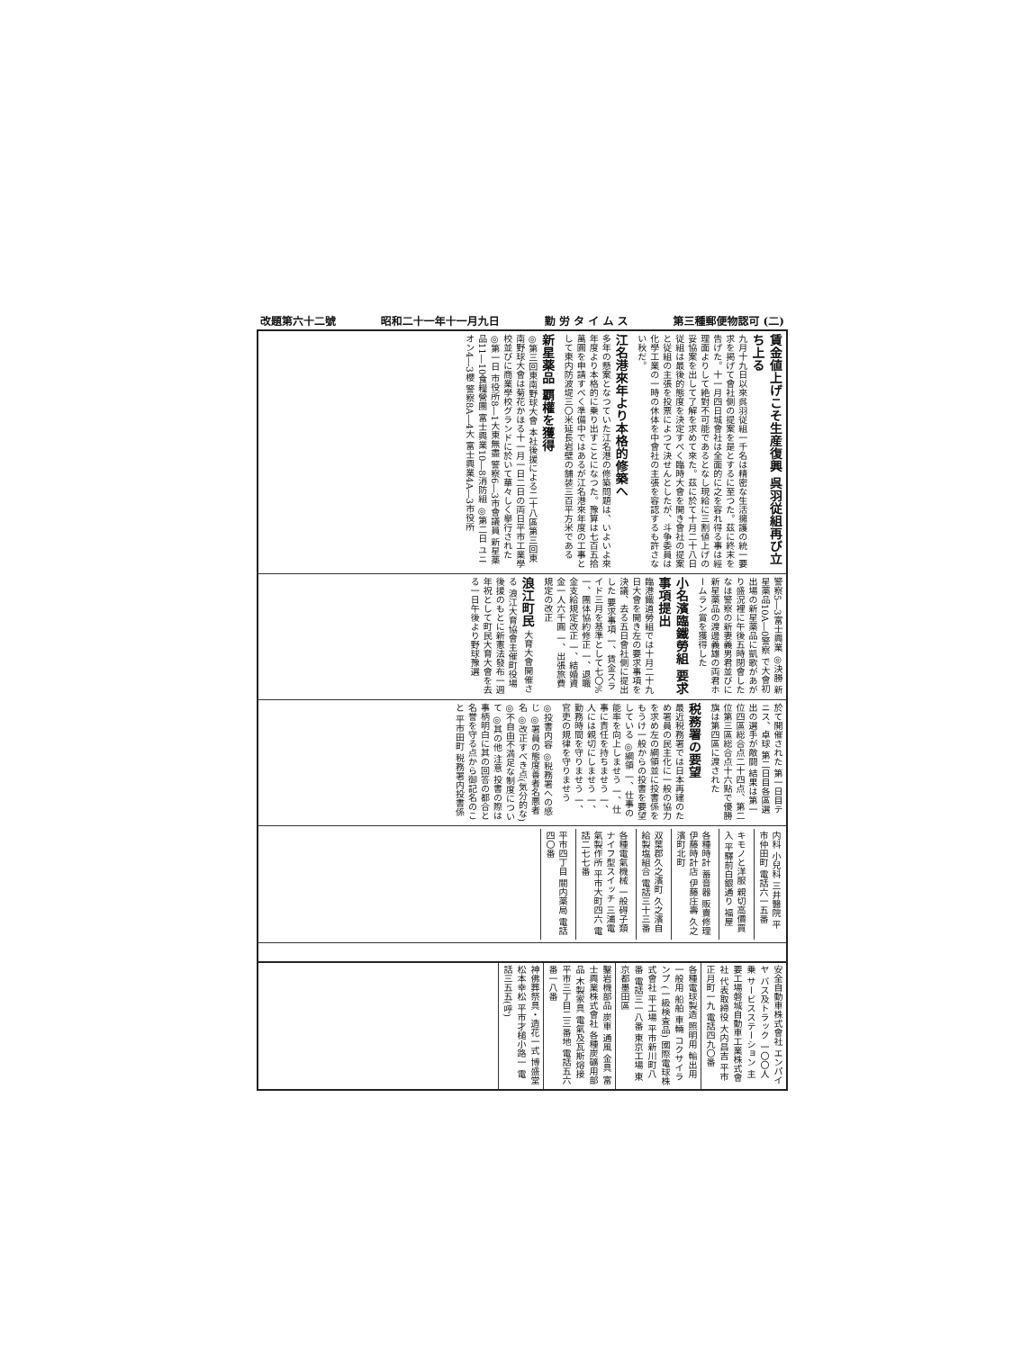(二) 第三種郵便物認可 勤 労 タ イ ム ス 昭和二十一年十一月九日 改題第六十二號
賃金値上げこそ生産復興 呉羽従組再び立ち上る
九月十九日以來呉羽従組一千名は精密な生活擁護の統一要求を掲げて會社側の提案を是とするに至つた。茲に終末を告げた。十一月四日城會社は全面的に之を容れ得る事は經理面よりして絶對不可能であるとなし現給に三割値上げの妥協案を出して了解を求めて來た。茲に於て十月二十八日従組は最後的態度を決定すべく臨時大會を開き會社の提案と従組の主張を投票によつて決せんとしたが、斗争委員は化學工業の一時の休体を中會社の主張を容認するも許さない秋だ。
江名港來年より本格的修築へ
多年の懸案となつていた江名港の修築問題は、いよいよ來年度より本格的に乗り出すことになつた。豫算は七百五拾萬圓を申請すべく準備中ではあるが江名港來年度の工事として東内防波堤三〇米延長岩壁の舗装三百平方米である
新星薬品 覇權を獲得
◎第三回東南野球大會 本社後援による二十八區第三回東南野球大會は菊花かほる十一月一日二日の両日平市工業學校並びに商業學校グランドに於いて華々しく擧行された ◎第一日 市役所8―1大東無盡 警察6―3市會議員 新星薬品11―10食糧營團 富士興業10―8消防組 ◎第二日 ユニオン4―3櫻 警察8A―4大 富士興業4A―3市役所
警察5―3富士興業 ◎決勝 新星薬品10A―0警察 で大會初出場の新星薬品に凱歌があがり盛況裡に午後五時閉會した なほ警察の新妻義男君並びに新星薬品の渡邊義雄の両君ホームラン賞を獲得した
小名濱臨鐵勞組 要求事項提出
臨港鐵道勞組では十月二十九日大會を開き左の要求事項を決議、去る五日會社側に提出した 要求事項 一、賃金スライド三月を基準として七〇% 一、團体協約修正 一、退職金支給規定改正 一、結婚資金一人六千圓 一、出張旅費規定の改正
浪江町民 大育大會開催さる 浪江大育協會主催町役場後援のもとに新憲法發布一週年祝として町民大育大會を去る一日午後より野球豫選
於て開催された 第一日目テニス、卓球 第二日目各區選出の選手が敵闘 結果は第一位四區総合点二十四点、第二位第三區総合点十六點で優勝旗は第四區に渡された
税務署の要望
最近税務署では日本再建のため署員の民主化に一般の協力を求め左の綱領並に投書係をもうけ一般からの投書を要望している ◎綱領 一、仕事の能率を向上しませう 一、仕事に責任を持ちませう 一、人には親切にしませう 一、勤務時間を守りませう 一、官吏の規律を守りませう
◎投書内容 ◎税務署への感じ ◎署員の態度善者名悪者名 ◎改正すべき点(気分的な) ◎不自由不満足な制度について ◎其の他 注意 投書の際は事柄明白に其の回答の都合と名誉を守る点から御記名のこと 平市田町 税務署内投書係
内科 小兒科 三井醫院 平市仲田町 電話六一五番
キモノと洋服 親切高價買入 平驛前白銀通り 福屋
各種時計 蓄音器 販賣修理 伊藤時計店 伊藤庄壽 久之濱町北町
双葉郡久之濱町 久之濱自給製塩組合 電話三十三番
各種電氣機械 一般碍子類 ナイフ型スイッチ 三浦電氣製作所 平市大町四六 電話二七七番
平市四丁目 關内薬局 電話四〇番
安全自動車株式會社 エンパイヤ バス及トラック 一〇〇人乗 サービスステーション 主要工場磐城自動車工業株式會社 代表取締役 大内昌吉 平市正月町一九 電話四九〇番
各種電球製造 照明用 輸出用 一般用 船舶 車輛 コクサイランプ (一級検査品) 國際電球株式會社 平工場 平市新川町八番 電話三一八番 東京工場 東京都墨田區
鑿岩機部品 炭車 通風 金具 富士興業株式會社 各種炭礦用部品 木製家具 電氣及瓦斯熔接 平市三丁目二三番地 電話五六番一八番
神佛葬祭具・造花一式 博盛堂 松本幸松 平市才槌小路一 電話三五五(呼)